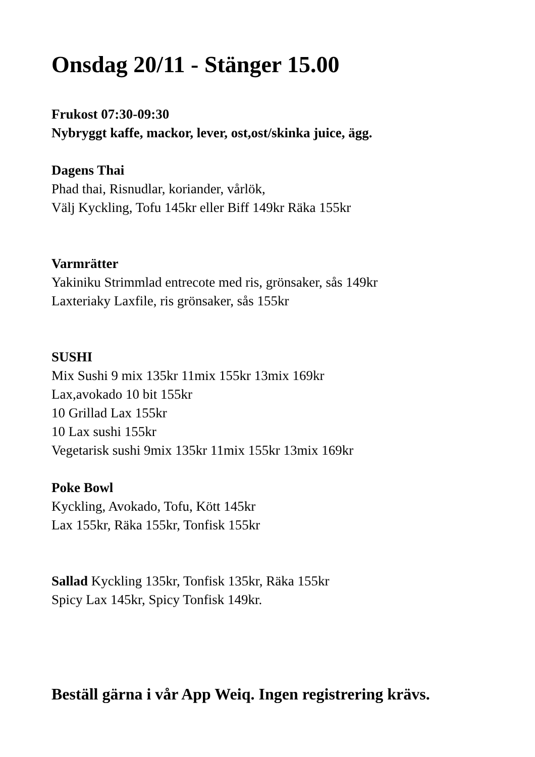Onsdag 20/11 - Stänger 15.00
Frukost 07:30-09:30
Nybryggt kaffe, mackor, lever, ost,ost/skinka juice, ägg.
Dagens Thai
Phad thai, Risnudlar, koriander, vårlök,
Välj Kyckling, Tofu 145kr eller Biff 149kr Räka 155kr
Varmrätter
Yakiniku Strimmlad entrecote med ris, grönsaker, sås 149kr
Laxteriaky Laxfile, ris grönsaker, sås 155kr
SUSHI
Mix Sushi 9 mix 135kr 11mix 155kr 13mix 169kr
Lax,avokado 10 bit 155kr
10 Grillad Lax 155kr
10 Lax sushi 155kr
Vegetarisk sushi 9mix 135kr 11mix 155kr 13mix 169kr
Poke Bowl
Kyckling, Avokado, Tofu, Kött 145kr
Lax 155kr, Räka 155kr, Tonfisk 155kr
Sallad Kyckling 135kr, Tonfisk 135kr, Räka 155kr
Spicy Lax 145kr, Spicy Tonfisk 149kr.
Beställ gärna i vår App Weiq. Ingen registrering krävs.